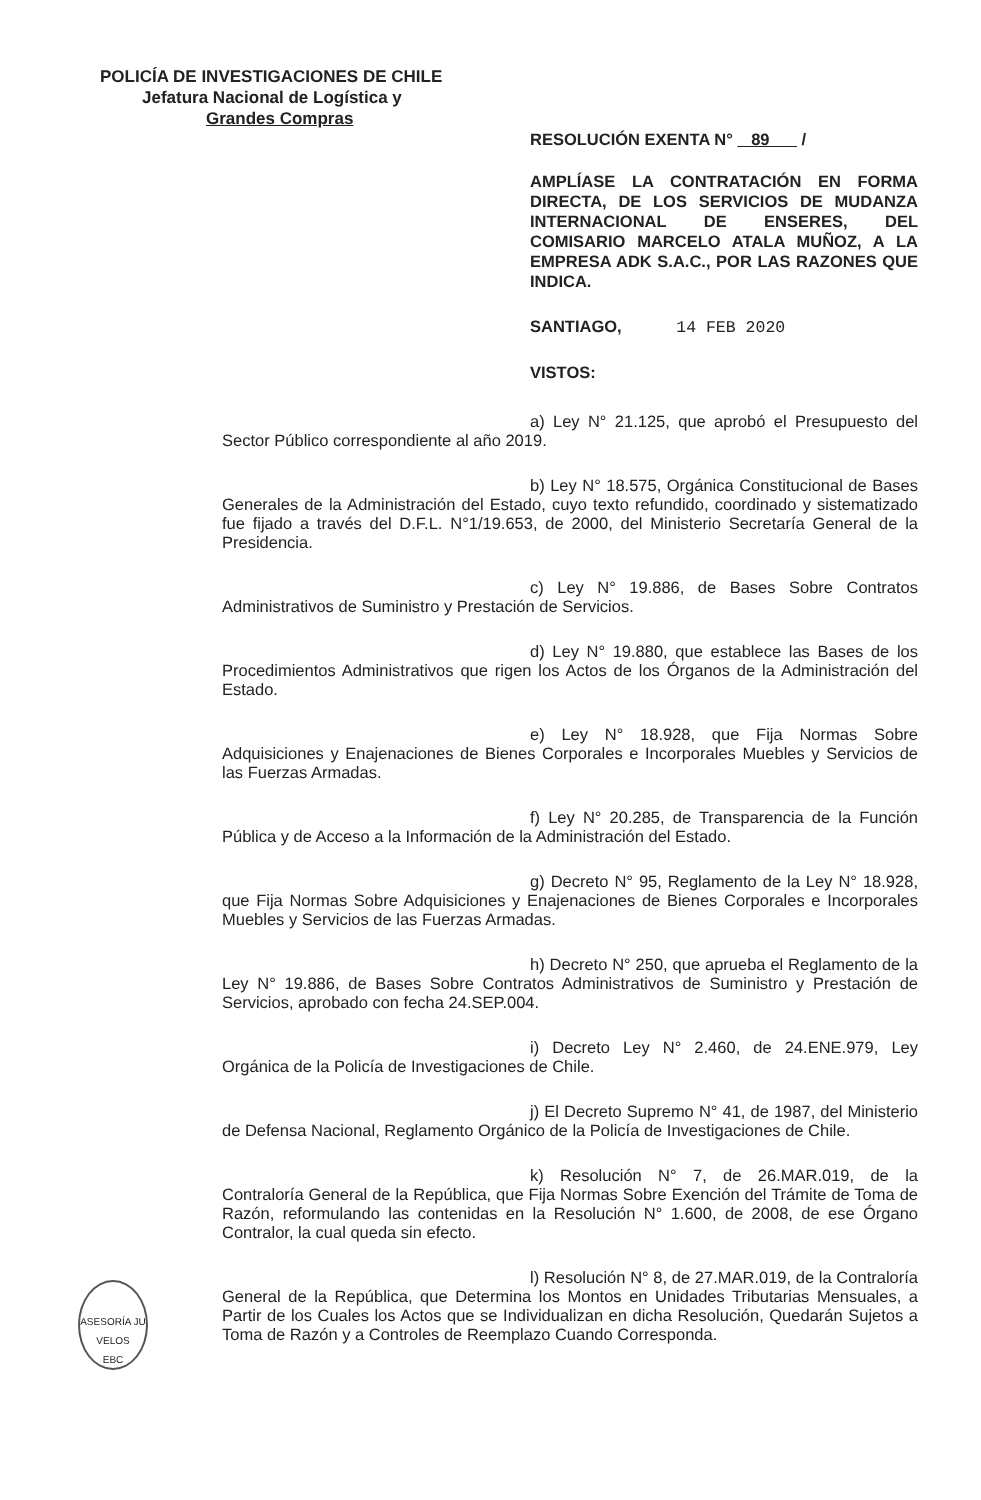POLICÍA DE INVESTIGACIONES DE CHILE
Jefatura Nacional de Logística y
Grandes Compras
RESOLUCIÓN EXENTA N° 89 /
AMPLÍASE LA CONTRATACIÓN EN FORMA DIRECTA, DE LOS SERVICIOS DE MUDANZA INTERNACIONAL DE ENSERES, DEL COMISARIO MARCELO ATALA MUÑOZ, A LA EMPRESA ADK S.A.C., POR LAS RAZONES QUE INDICA.
SANTIAGO, 14 FEB 2020
VISTOS:
a) Ley N° 21.125, que aprobó el Presupuesto del Sector Público correspondiente al año 2019.
b) Ley N° 18.575, Orgánica Constitucional de Bases Generales de la Administración del Estado, cuyo texto refundido, coordinado y sistematizado fue fijado a través del D.F.L. N°1/19.653, de 2000, del Ministerio Secretaría General de la Presidencia.
c) Ley N° 19.886, de Bases Sobre Contratos Administrativos de Suministro y Prestación de Servicios.
d) Ley N° 19.880, que establece las Bases de los Procedimientos Administrativos que rigen los Actos de los Órganos de la Administración del Estado.
e) Ley N° 18.928, que Fija Normas Sobre Adquisiciones y Enajenaciones de Bienes Corporales e Incorporales Muebles y Servicios de las Fuerzas Armadas.
f) Ley N° 20.285, de Transparencia de la Función Pública y de Acceso a la Información de la Administración del Estado.
g) Decreto N° 95, Reglamento de la Ley N° 18.928, que Fija Normas Sobre Adquisiciones y Enajenaciones de Bienes Corporales e Incorporales Muebles y Servicios de las Fuerzas Armadas.
h) Decreto N° 250, que aprueba el Reglamento de la Ley N° 19.886, de Bases Sobre Contratos Administrativos de Suministro y Prestación de Servicios, aprobado con fecha 24.SEP.004.
i) Decreto Ley N° 2.460, de 24.ENE.979, Ley Orgánica de la Policía de Investigaciones de Chile.
j) El Decreto Supremo N° 41, de 1987, del Ministerio de Defensa Nacional, Reglamento Orgánico de la Policía de Investigaciones de Chile.
k) Resolución N° 7, de 26.MAR.019, de la Contraloría General de la República, que Fija Normas Sobre Exención del Trámite de Toma de Razón, reformulando las contenidas en la Resolución N° 1.600, de 2008, de ese Órgano Contralor, la cual queda sin efecto.
l) Resolución N° 8, de 27.MAR.019, de la Contraloría General de la República, que Determina los Montos en Unidades Tributarias Mensuales, a Partir de los Cuales los Actos que se Individualizan en dicha Resolución, Quedarán Sujetos a Toma de Razón y a Controles de Reemplazo Cuando Corresponda.
ASESORÍA JU
VELOS
EBC